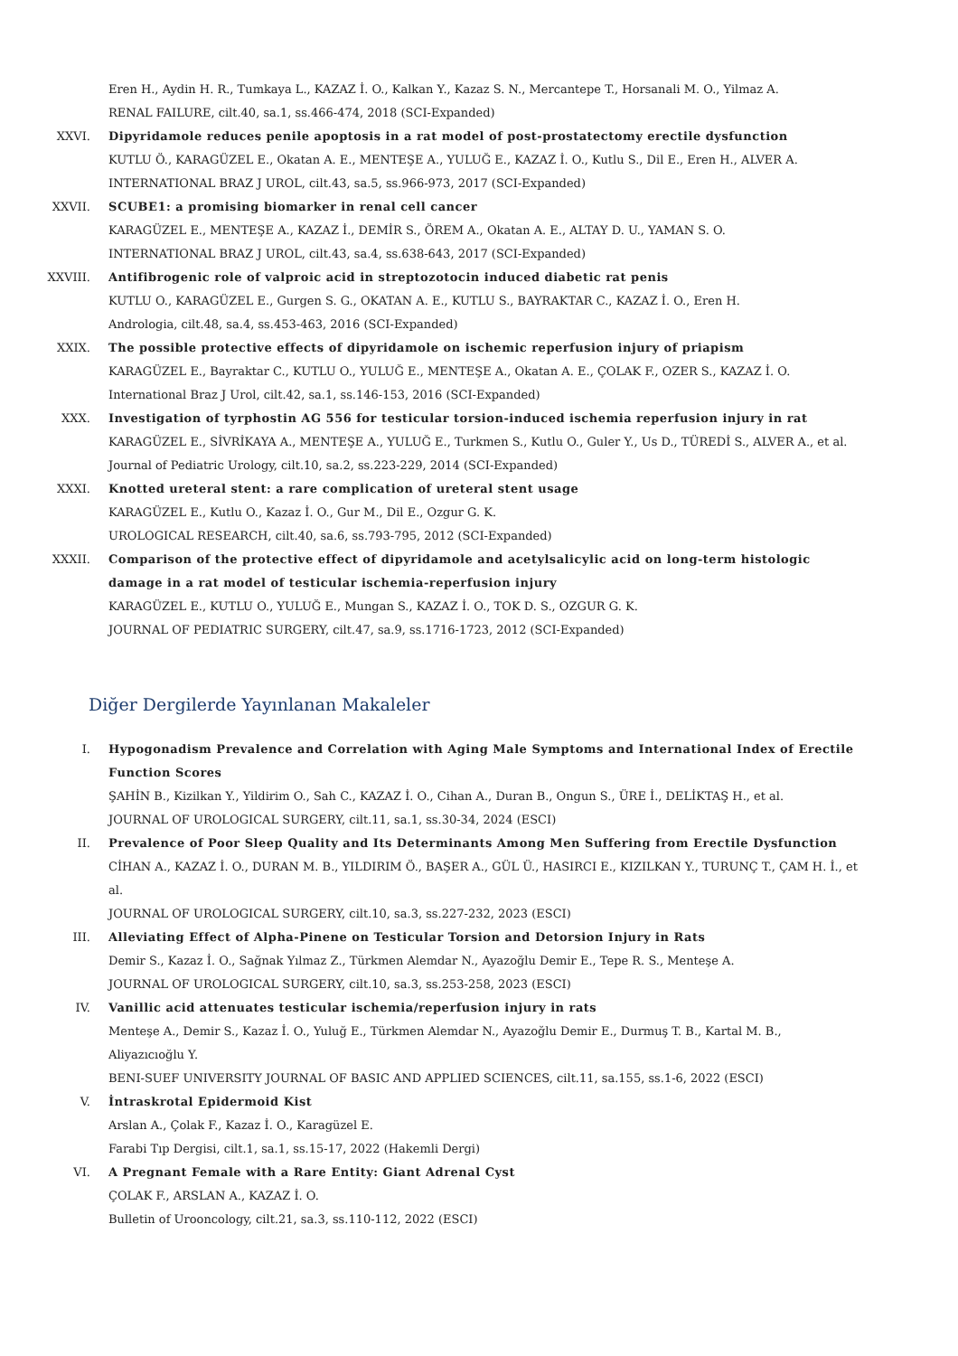Eren H., Aydin H. R., Tumkaya L., KAZAZ İ. O., Kalkan Y., Kazaz S. N., Mercantepe T., Horsanali M. O., Yilmaz A.
RENAL FAILURE, cilt.40, sa.1, ss.466-474, 2018 (SCI-Expanded)
XXVI. Dipyridamole reduces penile apoptosis in a rat model of post-prostatectomy erectile dysfunction
KUTLU Ö., KARAGÜZEL E., Okatan A. E., MENTEŞE A., YULUĞ E., KAZAZ İ. O., Kutlu S., Dil E., Eren H., ALVER A.
INTERNATIONAL BRAZ J UROL, cilt.43, sa.5, ss.966-973, 2017 (SCI-Expanded)
XXVII. SCUBE1: a promising biomarker in renal cell cancer
KARAGÜZEL E., MENTEŞE A., KAZAZ İ., DEMİR S., ÖREM A., Okatan A. E., ALTAY D. U., YAMAN S. O.
INTERNATIONAL BRAZ J UROL, cilt.43, sa.4, ss.638-643, 2017 (SCI-Expanded)
XXVIII. Antifibrogenic role of valproic acid in streptozotocin induced diabetic rat penis
KUTLU O., KARAGÜZEL E., Gurgen S. G., OKATAN A. E., KUTLU S., BAYRAKTAR C., KAZAZ İ. O., Eren H.
Andrologia, cilt.48, sa.4, ss.453-463, 2016 (SCI-Expanded)
XXIX. The possible protective effects of dipyridamole on ischemic reperfusion injury of priapism
KARAGÜZEL E., Bayraktar C., KUTLU O., YULUĞ E., MENTEŞE A., Okatan A. E., ÇOLAK F., OZER S., KAZAZ İ. O.
International Braz J Urol, cilt.42, sa.1, ss.146-153, 2016 (SCI-Expanded)
XXX. Investigation of tyrphostin AG 556 for testicular torsion-induced ischemia reperfusion injury in rat
KARAGÜZEL E., SİVRİKAYA A., MENTEŞE A., YULUĞ E., Turkmen S., Kutlu O., Guler Y., Us D., TÜREDİ S., ALVER A., et al.
Journal of Pediatric Urology, cilt.10, sa.2, ss.223-229, 2014 (SCI-Expanded)
XXXI. Knotted ureteral stent: a rare complication of ureteral stent usage
KARAGÜZEL E., Kutlu O., Kazaz İ. O., Gur M., Dil E., Ozgur G. K.
UROLOGICAL RESEARCH, cilt.40, sa.6, ss.793-795, 2012 (SCI-Expanded)
XXXII. Comparison of the protective effect of dipyridamole and acetylsalicylic acid on long-term histologic damage in a rat model of testicular ischemia-reperfusion injury
KARAGÜZEL E., KUTLU O., YULUĞ E., Mungan S., KAZAZ İ. O., TOK D. S., OZGUR G. K.
JOURNAL OF PEDIATRIC SURGERY, cilt.47, sa.9, ss.1716-1723, 2012 (SCI-Expanded)
Diğer Dergilerde Yayınlanan Makaleler
I. Hypogonadism Prevalence and Correlation with Aging Male Symptoms and International Index of Erectile Function Scores
ŞAHİN B., Kizilkan Y., Yildirim O., Sah C., KAZAZ İ. O., Cihan A., Duran B., Ongun S., ÜRE İ., DELİKTAŞ H., et al.
JOURNAL OF UROLOGICAL SURGERY, cilt.11, sa.1, ss.30-34, 2024 (ESCI)
II. Prevalence of Poor Sleep Quality and Its Determinants Among Men Suffering from Erectile Dysfunction
CİHAN A., KAZAZ İ. O., DURAN M. B., YILDIRIM Ö., BAŞER A., GÜL Ü., HASIRCI E., KIZILKAN Y., TURUNÇ T., ÇAM H. İ., et al.
JOURNAL OF UROLOGICAL SURGERY, cilt.10, sa.3, ss.227-232, 2023 (ESCI)
III. Alleviating Effect of Alpha-Pinene on Testicular Torsion and Detorsion Injury in Rats
Demir S., Kazaz İ. O., Sağnak Yılmaz Z., Türkmen Alemdar N., Ayazoğlu Demir E., Tepe R. S., Menteşe A.
JOURNAL OF UROLOGICAL SURGERY, cilt.10, sa.3, ss.253-258, 2023 (ESCI)
IV. Vanillic acid attenuates testicular ischemia/reperfusion injury in rats
Menteşe A., Demir S., Kazaz İ. O., Yuluğ E., Türkmen Alemdar N., Ayazoğlu Demir E., Durmuş T. B., Kartal M. B., Aliyazıcıoğlu Y.
BENI-SUEF UNIVERSITY JOURNAL OF BASIC AND APPLIED SCIENCES, cilt.11, sa.155, ss.1-6, 2022 (ESCI)
V. İntraskrotal Epidermoid Kist
Arslan A., Çolak F., Kazaz İ. O., Karagüzel E.
Farabi Tıp Dergisi, cilt.1, sa.1, ss.15-17, 2022 (Hakemli Dergi)
VI. A Pregnant Female with a Rare Entity: Giant Adrenal Cyst
ÇOLAK F., ARSLAN A., KAZAZ İ. O.
Bulletin of Urooncology, cilt.21, sa.3, ss.110-112, 2022 (ESCI)